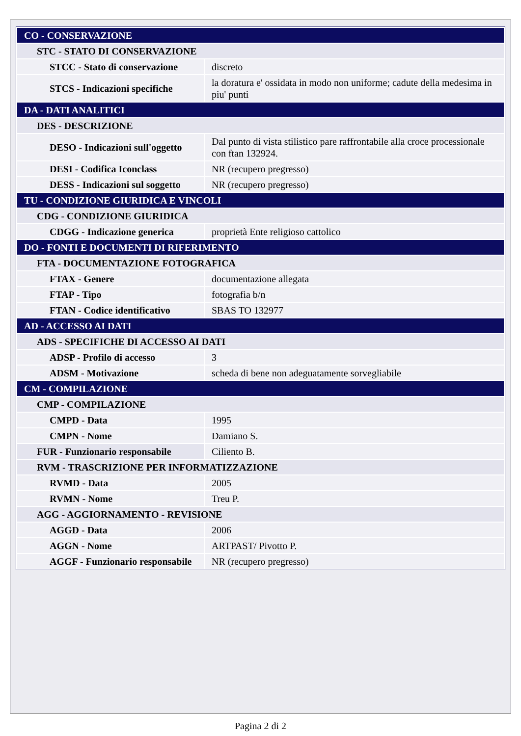| CO - CONSERVAZIONE | |
| STC - STATO DI CONSERVAZIONE | |
| STCC - Stato di conservazione | discreto |
| STCS - Indicazioni specifiche | la doratura e' ossidata in modo non uniforme; cadute della medesima in piu' punti |
| DA - DATI ANALITICI | |
| DES - DESCRIZIONE | |
| DESO - Indicazioni sull'oggetto | Dal punto di vista stilistico pare raffrontabile alla croce processionale con ftan 132924. |
| DESI - Codifica Iconclass | NR (recupero pregresso) |
| DESS - Indicazioni sul soggetto | NR (recupero pregresso) |
| TU - CONDIZIONE GIURIDICA E VINCOLI | |
| CDG - CONDIZIONE GIURIDICA | |
| CDGG - Indicazione generica | proprietà Ente religioso cattolico |
| DO - FONTI E DOCUMENTI DI RIFERIMENTO | |
| FTA - DOCUMENTAZIONE FOTOGRAFICA | |
| FTAX - Genere | documentazione allegata |
| FTAP - Tipo | fotografia b/n |
| FTAN - Codice identificativo | SBAS TO 132977 |
| AD - ACCESSO AI DATI | |
| ADS - SPECIFICHE DI ACCESSO AI DATI | |
| ADSP - Profilo di accesso | 3 |
| ADSM - Motivazione | scheda di bene non adeguatamente sorvegliabile |
| CM - COMPILAZIONE | |
| CMP - COMPILAZIONE | |
| CMPD - Data | 1995 |
| CMPN - Nome | Damiano S. |
| FUR - Funzionario responsabile | Ciliento B. |
| RVM - TRASCRIZIONE PER INFORMATIZZAZIONE | |
| RVMD - Data | 2005 |
| RVMN - Nome | Treu P. |
| AGG - AGGIORNAMENTO - REVISIONE | |
| AGGD - Data | 2006 |
| AGGN - Nome | ARTPAST/ Pivotto P. |
| AGGF - Funzionario responsabile | NR (recupero pregresso) |
Pagina 2 di 2